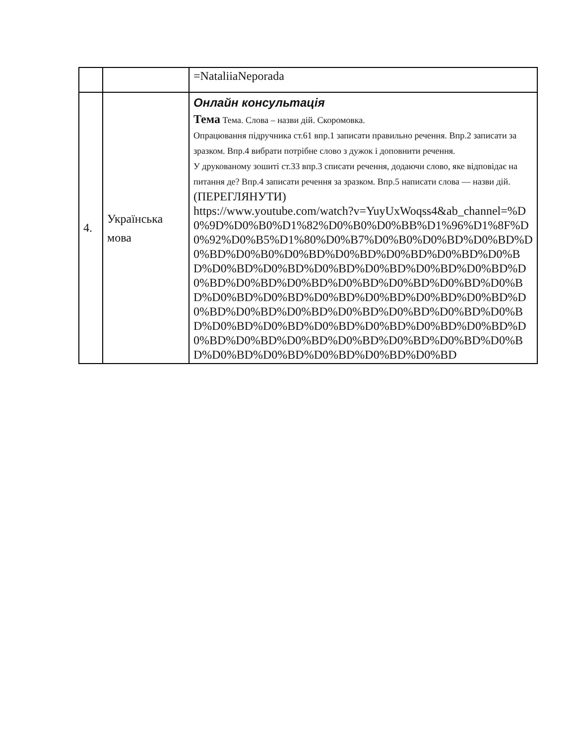| | | =NataliiaNeporada |
| 4. | Українська мова | Онлайн консультація Тема Тема. Слова – назви дій. Скоромовка. Опрацювання підручника ст.61 впр.1 записати правильно речення. Впр.2 записати за зразком. Впр.4 вибрати потрібне слово з дужок і доповнити речення. У друкованому зошиті ст.33 впр.3 списати речення, додаючи слово, яке відповідає на питання де? Впр.4 записати речення за зразком. Впр.5 написати слова — назви дій. (ПЕРЕГЛЯНУТИ) https://www.youtube.com/watch?v=YuyUxWoqss4&ab_channel=%D0%9D%D0%B0%D1%82%D0%B0%D0%BB%D1%96%D1%8F%D0%92%D0%B5%D1%80%D0%B7%D0%B0%D0%BD%D0%BD%D0%BD%D0%B0%D0%BD%D0%BD%D0%BD%D0%BD%D0%BD%D0%BD%D0%BD%D0%BD%D0%BD%D0%BD%D0%BD%D0%BD%D0%BD%D0%BD%D0%BD%D0%BD%D0%BD%D0%BD%D0%BD%D0%BD%D0%BD%D0%BD%D0%BD%D0%BD%D0%BD%D0%BD%D0%BD%D0%BD%D0%BD%D0%BD%D0%BD%D0%BD%D0%BD%D0%BD%D0%BD%D0%BD%D0%BD%D0%BD%D0%BD%D0%BD%D0%BD%D0%BD%D0%BD%D0%BD%D0%BD%D0%BD%D0%BD%D0%BD%D0%BD |